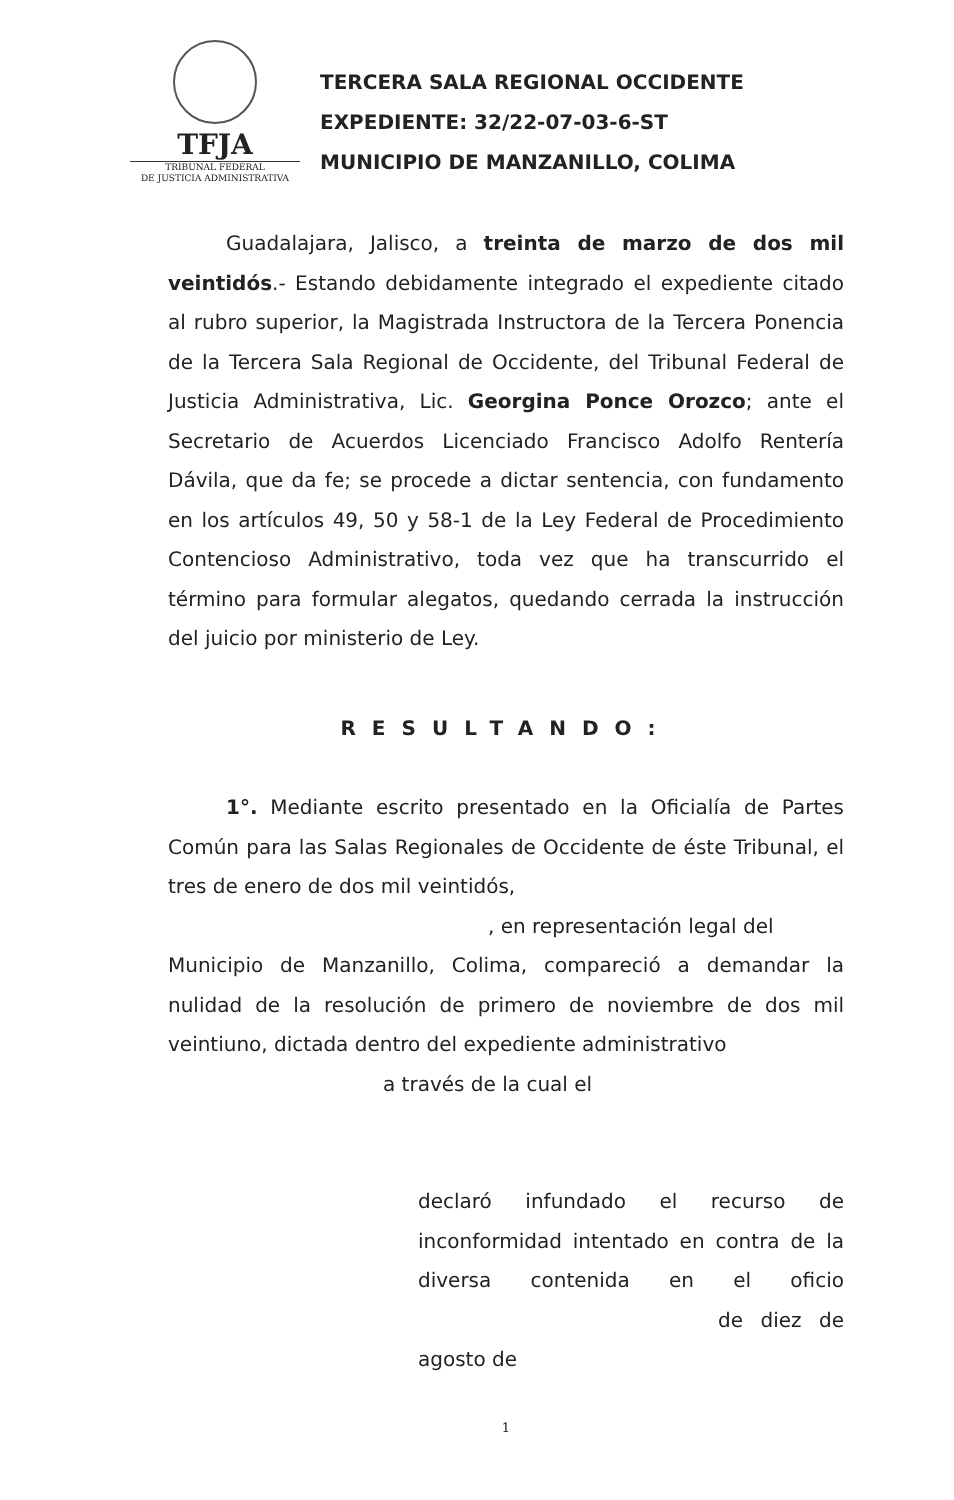TFJA
TRIBUNAL FEDERAL
DE JUSTICIA ADMINISTRATIVA
TERCERA SALA REGIONAL OCCIDENTE
EXPEDIENTE: 32/22-07-03-6-ST
MUNICIPIO DE MANZANILLO, COLIMA
Guadalajara, Jalisco, a treinta de marzo de dos mil veintidós.- Estando debidamente integrado el expediente citado al rubro superior, la Magistrada Instructora de la Tercera Ponencia de la Tercera Sala Regional de Occidente, del Tribunal Federal de Justicia Administrativa, Lic. Georgina Ponce Orozco; ante el Secretario de Acuerdos Licenciado Francisco Adolfo Rentería Dávila, que da fe; se procede a dictar sentencia, con fundamento en los artículos 49, 50 y 58-1 de la Ley Federal de Procedimiento Contencioso Administrativo, toda vez que ha transcurrido el término para formular alegatos, quedando cerrada la instrucción del juicio por ministerio de Ley.
RESULTANDO:
1°. Mediante escrito presentado en la Oficialía de Partes Común para las Salas Regionales de Occidente de éste Tribunal, el tres de enero de dos mil veintidós,
, en representación legal del
Municipio de Manzanillo, Colima, compareció a demandar la nulidad de la resolución de primero de noviembre de dos mil veintiuno, dictada dentro del expediente administrativo
a través de la cual el
declaró infundado el recurso de inconformidad intentado en contra de la diversa contenida en el oficio de diez de agosto de
1